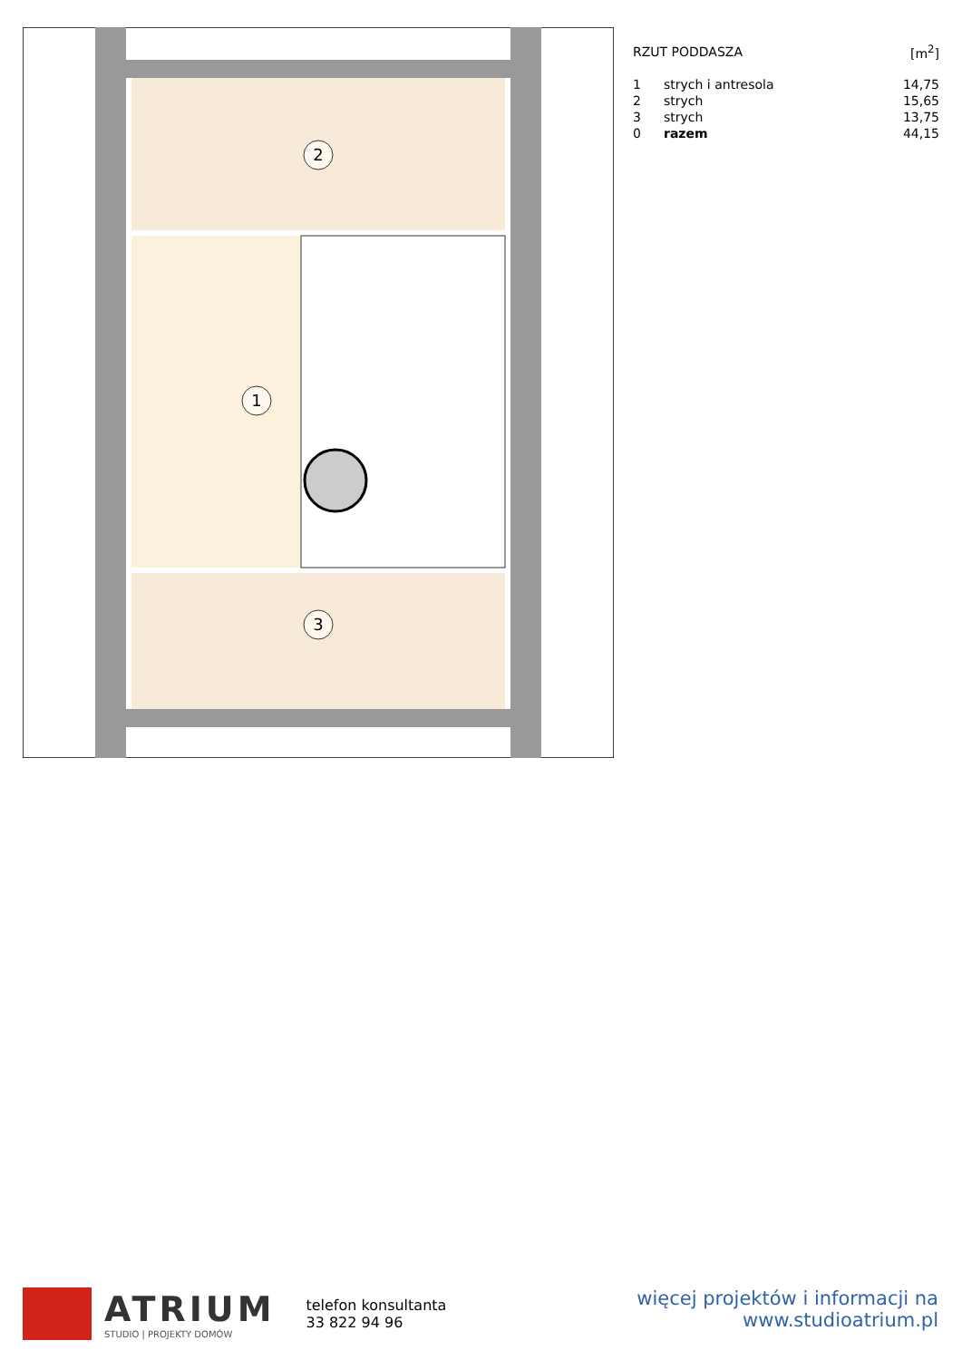2
1
3
| RZUT PODDASZA | | [m<sup>2</sup>] |
| 1 | strych i antresola | 14,75 |
| 2 | strych | 15,65 |
| 3 | strych | 13,75 |
| 0 | razem | 44,15 |
ATRIUM
STUDIO | PROJEKTY DOMÓW
telefon konsultanta
33 822 94 96
więcej projektów i informacji na
www.studioatrium.pl